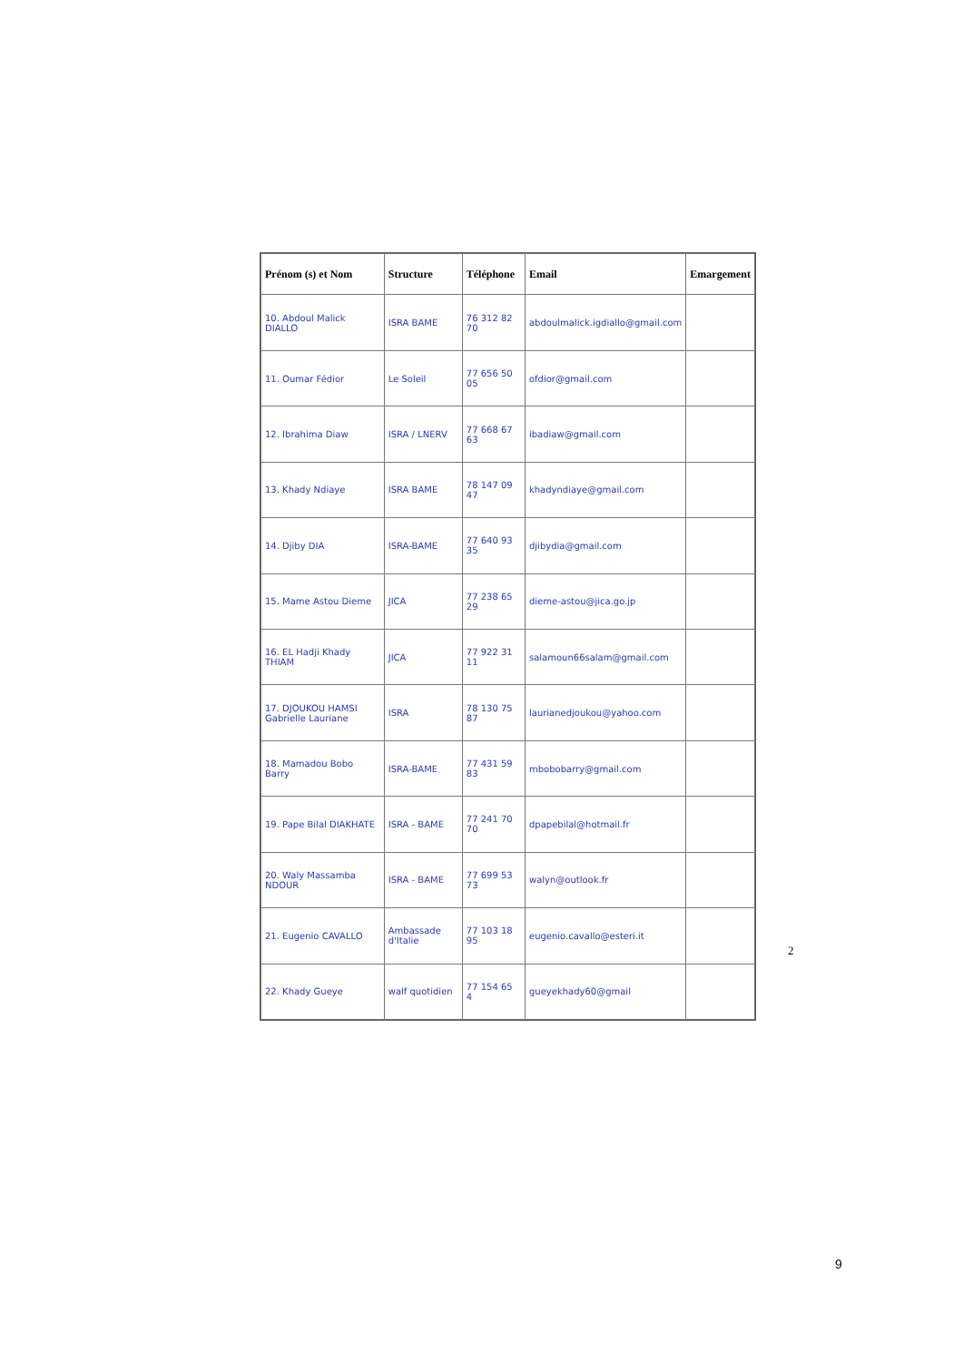| Prénom (s) et Nom | Structure | Téléphone | Email | Emargement |
| --- | --- | --- | --- | --- |
| 10. Abdoul Malick DIALLO | ISRA BAME | 76 312 82 70 | abdoulmalick.igdiallo@gmail.com | |
| 11. Oumar Fédior | Le Soleil | 77 656 50 05 | ofdior@gmail.com | |
| 12. Ibrahima Diaw | ISRA / LNERV | 77 668 67 63 | ibadiaw@gmail.com | |
| 13. Khady Ndiaye | ISRA BAME | 78 147 09 47 | khadyndiaye@gmail.com | |
| 14. Djiby DIA | ISRA-BAME | 77 640 93 35 | djibydia@gmail.com | |
| 15. Mame Astou Dieme | JICA | 77 238 65 29 | dieme-astou@jica.go.jp | |
| 16. EL Hadji Khady THIAM | JICA | 77 922 31 11 | salamoun66salam@gmail.com | |
| 17. DJOUKOU HAMSI Gabrielle Lauriane | ISRA | 78 130 75 87 | laurianedjoukou@yahoo.com | |
| 18. Mamadou Bobo Barry | ISRA-BAME | 77 431 59 83 | mbobobarry@gmail.com | |
| 19. Pape Bilal DIAKHATE | ISRA - BAME | 77 241 70 70 | dpapebilal@hotmail.fr | |
| 20. Waly Massamba NDOUR | ISRA - BAME | 77 699 53 73 | walyn@outlook.fr | |
| 21. Eugenio CAVALLO | Ambassade d'Italie | 77 103 18 95 | eugenio.cavallo@esteri.it | |
| 22. Khady Gueye | walf quotidien | 77 154 65 4 | gueyekhady60@gmail | |
2
9